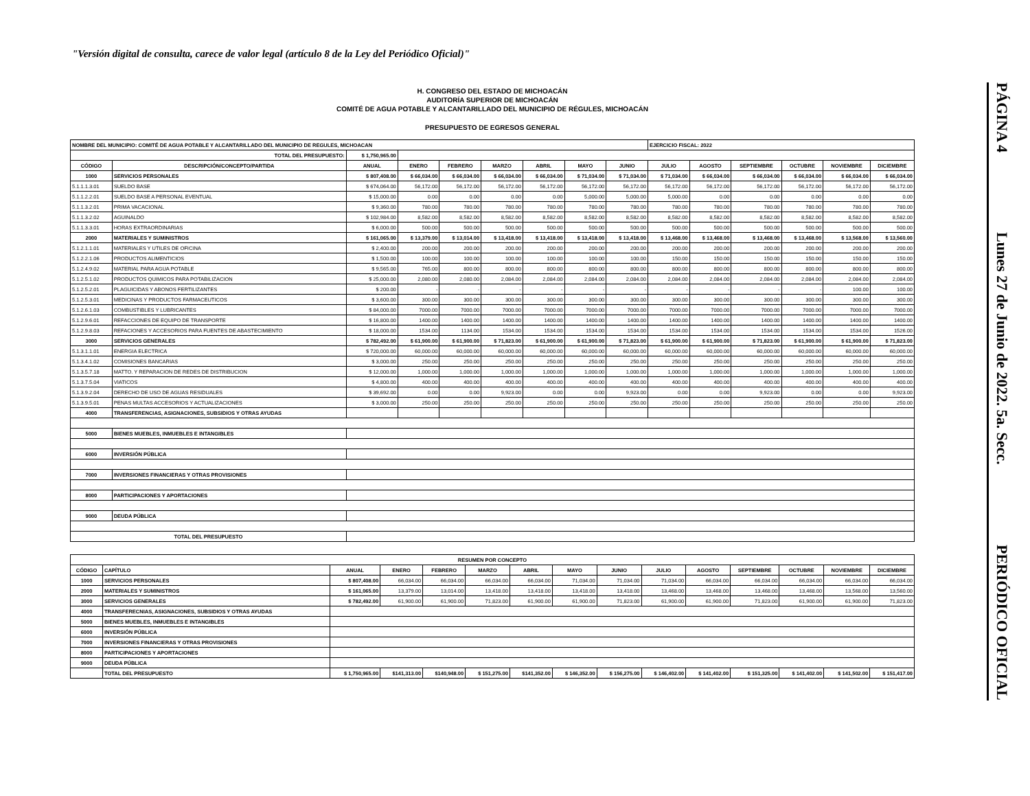"Versión digital de consulta, carece de valor legal (artículo 8 de la Ley del Periódico Oficial)"
PÁGINA 4 Lunes 27 de Junio de 2022. 5a. Secc. PERIÓDICO OFICIAL
H. CONGRESO DEL ESTADO DE MICHOACÁN
AUDITORÍA SUPERIOR DE MICHOACÁN
COMITÉ DE AGUA POTABLE Y ALCANTARILLADO DEL MUNICIPIO DE RÉGULES, MICHOACÁN
PRESUPUESTO DE EGRESOS GENERAL
| NOMBRE DEL MUNICIPIO: COMITÉ DE AGUA POTABLE Y ALCANTARILLADO DEL MUNICIPIO DE REGULES, MICHOACAN | | | | | | | | | EJERCICIO FISCAL: 2022 | | | | | |
| TOTAL DEL PRESUPUESTO: | | $ 1,750,965.00 | | | | | | | | | | | | |
| CÓDIGO | DESCRIPCIÓN/CONCEPTO/PARTIDA | ANUAL | ENERO | FEBRERO | MARZO | ABRIL | MAYO | JUNIO | JULIO | AGOSTO | SEPTIEMBRE | OCTUBRE | NOVIEMBRE | DICIEMBRE |
| 1000 | SERVICIOS PERSONALES | $ 807,408.00 | $ 66,034.00 | $ 66,034.00 | $ 66,034.00 | $ 66,034.00 | $ 71,034.00 | $ 71,034.00 | $ 71,034.00 | $ 66,034.00 | $ 66,034.00 | $ 66,034.00 | $ 66,034.00 | $ 66,034.00 |
| 5.1.1.1.3.01 | SUELDO BASE | $ 674,064.00 | 56,172.00 | 56,172.00 | 56,172.00 | 56,172.00 | 56,172.00 | 56,172.00 | 56,172.00 | 56,172.00 | 56,172.00 | 56,172.00 | 56,172.00 | 56,172.00 |
| 5.1.1.2.2.01 | SUELDO BASE A PERSONAL EVENTUAL | $ 15,000.00 | 0.00 | 0.00 | 0.00 | 0.00 | 5,000.00 | 5,000.00 | 5,000.00 | 0.00 | 0.00 | 0.00 | 0.00 | 0.00 |
| 5.1.1.3.2.01 | PRIMA VACACIONAL | $ 9,360.00 | 780.00 | 780.00 | 780.00 | 780.00 | 780.00 | 780.00 | 780.00 | 780.00 | 780.00 | 780.00 | 780.00 | 780.00 |
| 5.1.1.3.2.02 | AGUINALDO | $ 102,984.00 | 8,582.00 | 8,582.00 | 8,582.00 | 8,582.00 | 8,582.00 | 8,582.00 | 8,582.00 | 8,582.00 | 8,582.00 | 8,582.00 | 8,582.00 | 8,582.00 |
| 5.1.1.3.3.01 | HORAS EXTRAORDINARIAS | $ 6,000.00 | 500.00 | 500.00 | 500.00 | 500.00 | 500.00 | 500.00 | 500.00 | 500.00 | 500.00 | 500.00 | 500.00 | 500.00 |
| 2000 | MATERIALES Y SUMINISTROS | $ 161,065.00 | $ 13,379.00 | $ 13,014.00 | $ 13,418.00 | $ 13,418.00 | $ 13,418.00 | $ 13,418.00 | $ 13,468.00 | $ 13,468.00 | $ 13,468.00 | $ 13,468.00 | $ 13,568.00 | $ 13,560.00 |
| 5.1.2.1.1.01 | MATERIALES Y UTILES DE OFICINA | $ 2,400.00 | 200.00 | 200.00 | 200.00 | 200.00 | 200.00 | 200.00 | 200.00 | 200.00 | 200.00 | 200.00 | 200.00 | 200.00 |
| 5.1.2.2.1.06 | PRODUCTOS ALIMENTICIOS | $ 1,500.00 | 100.00 | 100.00 | 100.00 | 100.00 | 100.00 | 100.00 | 150.00 | 150.00 | 150.00 | 150.00 | 150.00 | 150.00 |
| 5.1.2.4.9.02 | MATERIAL PARA AGUA POTABLE | $ 9,565.00 | 765.00 | 800.00 | 800.00 | 800.00 | 800.00 | 800.00 | 800.00 | 800.00 | 800.00 | 800.00 | 800.00 | 800.00 |
| 5.1.2.5.1.02 | PRODUCTOS QUIMICOS PARA POTABILIZACION | $ 25,000.00 | 2,080.00 | 2,080.00 | 2,084.00 | 2,084.00 | 2,084.00 | 2,084.00 | 2,084.00 | 2,084.00 | 2,084.00 | 2,084.00 | 2,084.00 | 2,084.00 |
| 5.1.2.5.2.01 | PLAGUICIDAS Y ABONOS FERTILIZANTES | $ 200.00 | - | - | - | - | - | - | - | - | - | - | 100.00 | 100.00 |
| 5.1.2.5.3.01 | MEDICINAS Y PRODUCTOS FARMACEUTICOS | $ 3,600.00 | 300.00 | 300.00 | 300.00 | 300.00 | 300.00 | 300.00 | 300.00 | 300.00 | 300.00 | 300.00 | 300.00 | 300.00 |
| 5.1.2.6.1.03 | COMBUSTIBLES Y LUBRICANTES | $ 84,000.00 | 7000.00 | 7000.00 | 7000.00 | 7000.00 | 7000.00 | 7000.00 | 7000.00 | 7000.00 | 7000.00 | 7000.00 | 7000.00 | 7000.00 |
| 5.1.2.9.6.01 | REFACCIONES DE EQUIPO DE TRANSPORTE | $ 16,800.00 | 1400.00 | 1400.00 | 1400.00 | 1400.00 | 1400.00 | 1400.00 | 1400.00 | 1400.00 | 1400.00 | 1400.00 | 1400.00 | 1400.00 |
| 5.1.2.9.8.03 | REFACIONES Y ACCESORIOS PARA FUENTES DE ABASTECIMIENTO | $ 18,000.00 | 1534.00 | 1134.00 | 1534.00 | 1534.00 | 1534.00 | 1534.00 | 1534.00 | 1534.00 | 1534.00 | 1534.00 | 1534.00 | 1526.00 |
| 3000 | SERVICIOS GENERALES | $ 782,492.00 | $ 61,900.00 | $ 61,900.00 | $ 71,823.00 | $ 61,900.00 | $ 61,900.00 | $ 71,823.00 | $ 61,900.00 | $ 61,900.00 | $ 71,823.00 | $ 61,900.00 | $ 61,900.00 | $ 71,823.00 |
| 5.1.3.1.1.01 | ENERGIA ELECTRICA | $ 720,000.00 | 60,000.00 | 60,000.00 | 60,000.00 | 60,000.00 | 60,000.00 | 60,000.00 | 60,000.00 | 60,000.00 | 60,000.00 | 60,000.00 | 60,000.00 | 60,000.00 |
| 5.1.3.4.1.02 | COMISIONES BANCARIAS | $ 3,000.00 | 250.00 | 250.00 | 250.00 | 250.00 | 250.00 | 250.00 | 250.00 | 250.00 | 250.00 | 250.00 | 250.00 | 250.00 |
| 5.1.3.5.7.18 | MATTO. Y REPARACION DE REDES DE DISTRIBUCION | $ 12,000.00 | 1,000.00 | 1,000.00 | 1,000.00 | 1,000.00 | 1,000.00 | 1,000.00 | 1,000.00 | 1,000.00 | 1,000.00 | 1,000.00 | 1,000.00 | 1,000.00 |
| 5.1.3.7.5.04 | VIATICOS | $ 4,800.00 | 400.00 | 400.00 | 400.00 | 400.00 | 400.00 | 400.00 | 400.00 | 400.00 | 400.00 | 400.00 | 400.00 | 400.00 |
| 5.1.3.9.2.04 | DERECHO DE USO DE AGUAS RESIDUALES | $ 39,692.00 | 0.00 | 0.00 | 9,923.00 | 0.00 | 0.00 | 9,923.00 | 0.00 | 0.00 | 9,923.00 | 0.00 | 0.00 | 9,923.00 |
| 5.1.3.9.5.01 | PENAS MULTAS ACCESORIOS Y ACTUALIZACIONES | $ 3,000.00 | 250.00 | 250.00 | 250.00 | 250.00 | 250.00 | 250.00 | 250.00 | 250.00 | 250.00 | 250.00 | 250.00 | 250.00 |
| 4000 | TRANSFERENCIAS, ASIGNACIONES, SUBSIDIOS Y OTRAS AYUDAS | | | | | | | | | | | | | |
| 5000 | BIENES MUEBLES, INMUEBLES E INTANGIBLES | | | | | | | | | | | | | |
| 6000 | INVERSIÓN PÚBLICA | | | | | | | | | | | | | |
| 7000 | INVERSIONES FINANCIERAS Y OTRAS PROVISIONES | | | | | | | | | | | | | |
| 8000 | PARTICIPACIONES Y APORTACIONES | | | | | | | | | | | | | |
| 9000 | DEUDA PÚBLICA | | | | | | | | | | | | | |
| TOTAL DEL PRESUPUESTO | | | | | | | | | | | | | | |
| RESUMEN POR CONCEPTO | | | | | | | | | | | | | | |
| --- | --- | --- | --- | --- | --- | --- | --- | --- | --- | --- | --- | --- | --- | --- |
| CÓDIGO | CAPÍTULO | ANUAL | ENERO | FEBRERO | MARZO | ABRIL | MAYO | JUNIO | JULIO | AGOSTO | SEPTIEMBRE | OCTUBRE | NOVIEMBRE | DICIEMBRE |
| 1000 | SERVICIOS PERSONALES | $ 807,408.00 | 66,034.00 | 66,034.00 | 66,034.00 | 66,034.00 | 71,034.00 | 71,034.00 | 71,034.00 | 66,034.00 | 66,034.00 | 66,034.00 | 66,034.00 | 66,034.00 |
| 2000 | MATERIALES Y SUMINISTROS | $ 161,065.00 | 13,379.00 | 13,014.00 | 13,418.00 | 13,418.00 | 13,418.00 | 13,418.00 | 13,468.00 | 13,468.00 | 13,468.00 | 13,468.00 | 13,568.00 | 13,560.00 |
| 3000 | SERVICIOS GENERALES | $ 782,492.00 | 61,900.00 | 61,900.00 | 71,823.00 | 61,900.00 | 61,900.00 | 71,823.00 | 61,900.00 | 61,900.00 | 71,823.00 | 61,900.00 | 61,900.00 | 71,823.00 |
| 4000 | TRANSFERECNIAS, ASIGNACIONES, SUBSIDIOS Y OTRAS AYUDAS | | | | | | | | | | | | | |
| 5000 | BIENES MUEBLES, INMUEBLES E INTANGIBLES | | | | | | | | | | | | | |
| 6000 | INVERSIÓN PÚBLICA | | | | | | | | | | | | | |
| 7000 | INVERSIONES FINANCIERAS Y OTRAS PROVISIONES | | | | | | | | | | | | | |
| 8000 | PARTICIPACIONES Y APORTACIONES | | | | | | | | | | | | | |
| 9000 | DEUDA PÚBLICA | | | | | | | | | | | | | |
| | TOTAL DEL PRESUPUESTO | $ 1,750,965.00 | $141,313.00 | $140,948.00 | $ 151,275.00 | $141,352.00 | $ 146,352.00 | $ 156,275.00 | $ 146,402.00 | $ 141,402.00 | $ 151,325.00 | $ 141,402.00 | $ 141,502.00 | $ 151,417.00 |